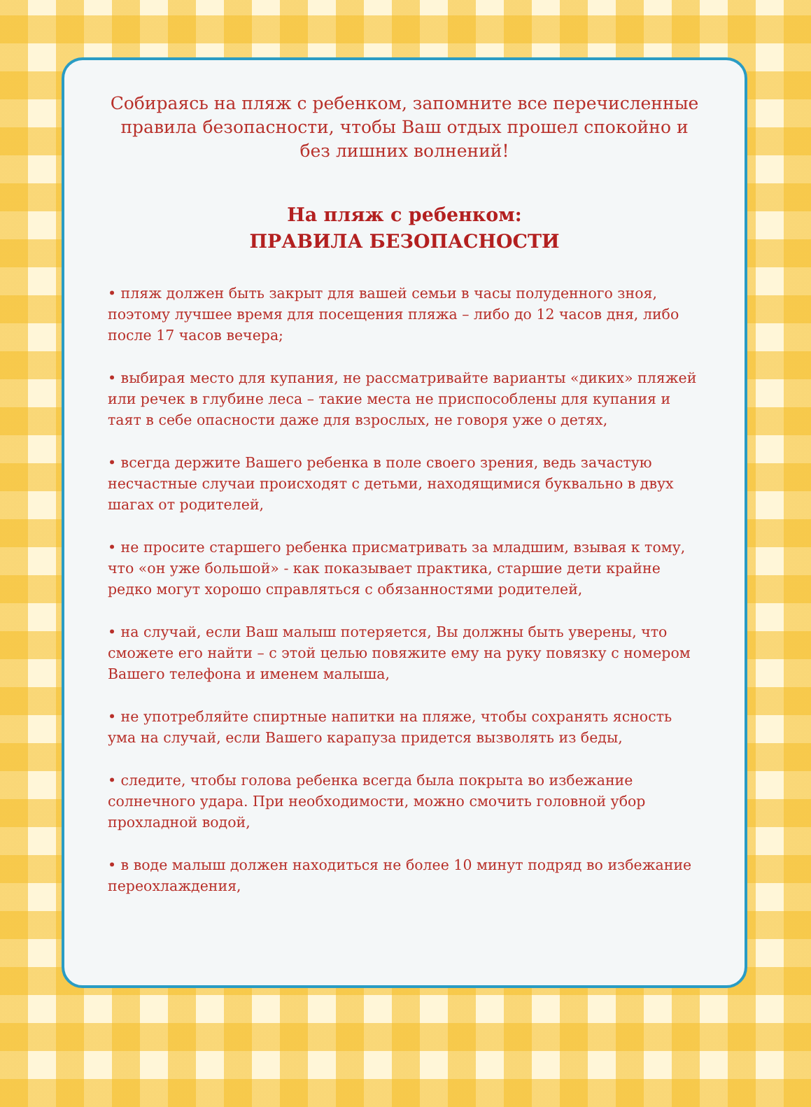Собираясь на пляж с ребенком, запомните все перечисленные правила безопасности, чтобы Ваш отдых прошел спокойно и без лишних волнений!
На пляж с ребенком:
ПРАВИЛА БЕЗОПАСНОСТИ
• пляж должен быть закрыт для вашей семьи в часы полуденного зноя, поэтому лучшее время для посещения пляжа – либо до 12 часов дня, либо после 17 часов вечера;
• выбирая место для купания, не рассматривайте варианты «диких» пляжей или речек в глубине леса – такие места не приспособлены для купания и таят в себе опасности даже для взрослых, не говоря уже о детях,
• всегда держите Вашего ребенка в поле своего зрения, ведь зачастую несчастные случаи происходят с детьми, находящимися буквально в двух шагах от родителей,
• не просите старшего ребенка присматривать за младшим, взывая к тому, что «он уже большой» - как показывает практика, старшие дети крайне редко могут хорошо справляться с обязанностями родителей,
• на случай, если Ваш малыш потеряется, Вы должны быть уверены, что сможете его найти – с этой целью повяжите ему на руку повязку с номером Вашего телефона и именем малыша,
• не употребляйте спиртные напитки на пляже, чтобы сохранять ясность ума на случай, если Вашего карапуза придется вызволять из беды,
• следите, чтобы голова ребенка всегда была покрыта во избежание солнечного удара. При необходимости, можно смочить головной убор прохладной водой,
• в воде малыш должен находиться не более 10 минут подряд во избежание переохлаждения,